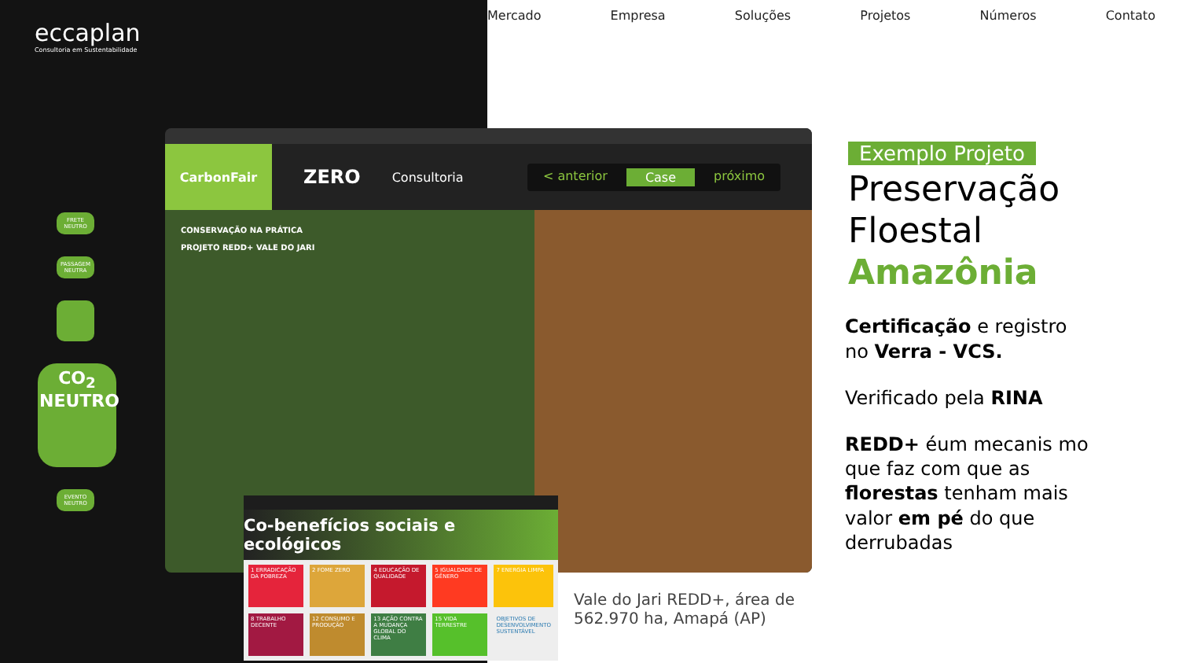eccaplan
Consultoria em Sustentabilidade
Mercado Empresa Soluções Projetos Números Contato
FRETE NEUTRO
PASSAGEM NEUTRA
CO<sub>2</sub>
NEUTRO
EVENTO NEUTRO
CarbonFair
ZERO
Consultoria
< anterior Case próximo
CONSERVAÇÃO NA PRÁTICA
PROJETO REDD+ VALE DO JARI
Co-benefícios sociais e ecológicos
1 ERRADICAÇÃO DA POBREZA
2 FOME ZERO
4 EDUCAÇÃO DE QUALIDADE
5 IGUALDADE DE GÊNERO
7 ENERGIA LIMPA
8 TRABALHO DECENTE
12 CONSUMO E PRODUÇÃO
13 AÇÃO CONTRA A MUDANÇA GLOBAL DO CLIMA
15 VIDA TERRESTRE
OBJETIVOS DE DESENVOLVIMENTO SUSTENTÁVEL
Vale do Jari REDD+, área de
562.970 ha, Amapá (AP)
Exemplo Projeto
Preservação Floestal
Amazônia
Certificação e registro no Verra - VCS.
Verificado pela RINA
REDD+ éum mecanis mo que faz com que as florestas tenham mais valor em pé do que derrubadas